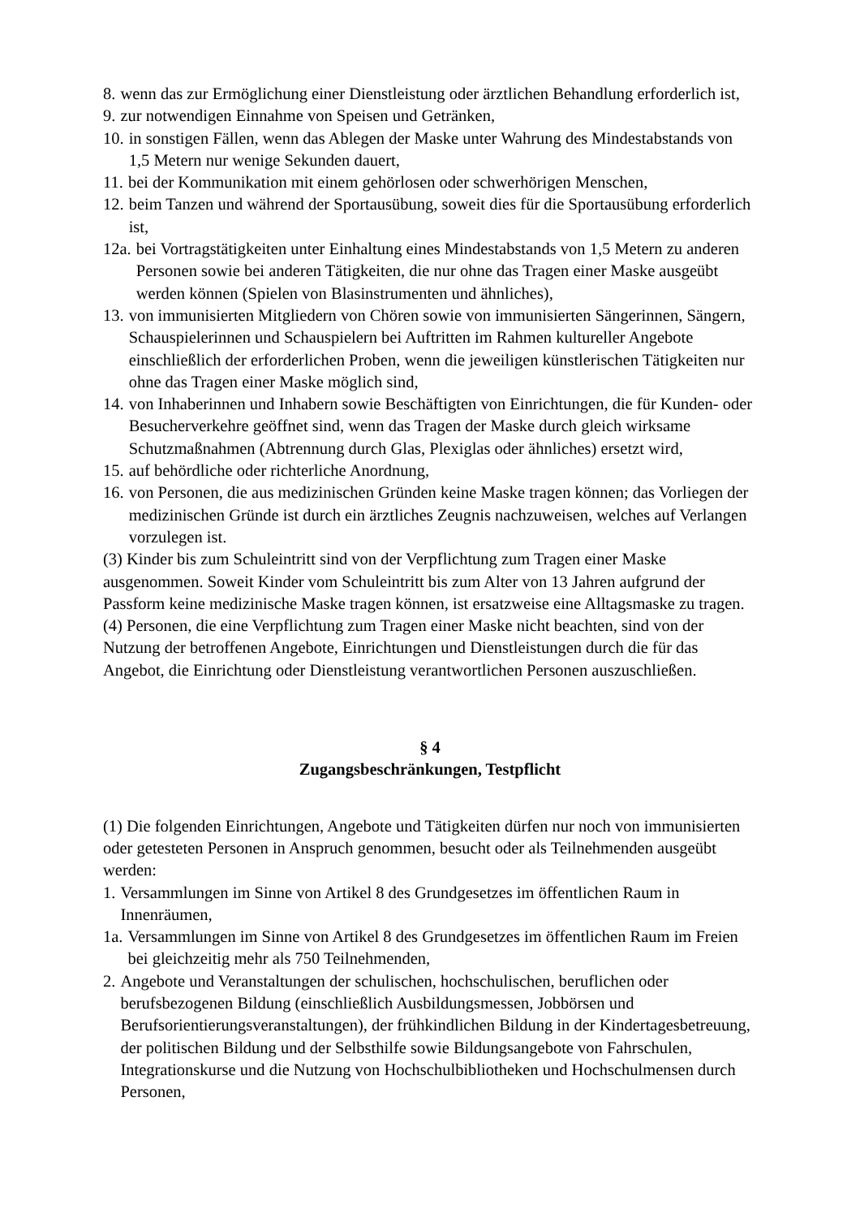8. wenn das zur Ermöglichung einer Dienstleistung oder ärztlichen Behandlung erforderlich ist,
9. zur notwendigen Einnahme von Speisen und Getränken,
10. in sonstigen Fällen, wenn das Ablegen der Maske unter Wahrung des Mindestabstands von 1,5 Metern nur wenige Sekunden dauert,
11. bei der Kommunikation mit einem gehörlosen oder schwerhörigen Menschen,
12. beim Tanzen und während der Sportausübung, soweit dies für die Sportausübung erforderlich ist,
12a. bei Vortragstätigkeiten unter Einhaltung eines Mindestabstands von 1,5 Metern zu anderen Personen sowie bei anderen Tätigkeiten, die nur ohne das Tragen einer Maske ausgeübt werden können (Spielen von Blasinstrumenten und ähnliches),
13. von immunisierten Mitgliedern von Chören sowie von immunisierten Sängerinnen, Sängern, Schauspielerinnen und Schauspielern bei Auftritten im Rahmen kultureller Angebote einschließlich der erforderlichen Proben, wenn die jeweiligen künstlerischen Tätigkeiten nur ohne das Tragen einer Maske möglich sind,
14. von Inhaberinnen und Inhabern sowie Beschäftigten von Einrichtungen, die für Kunden- oder Besucherverkehre geöffnet sind, wenn das Tragen der Maske durch gleich wirksame Schutzmaßnahmen (Abtrennung durch Glas, Plexiglas oder ähnliches) ersetzt wird,
15. auf behördliche oder richterliche Anordnung,
16. von Personen, die aus medizinischen Gründen keine Maske tragen können; das Vorliegen der medizinischen Gründe ist durch ein ärztliches Zeugnis nachzuweisen, welches auf Verlangen vorzulegen ist.
(3) Kinder bis zum Schuleintritt sind von der Verpflichtung zum Tragen einer Maske ausgenommen. Soweit Kinder vom Schuleintritt bis zum Alter von 13 Jahren aufgrund der Passform keine medizinische Maske tragen können, ist ersatzweise eine Alltagsmaske zu tragen.
(4) Personen, die eine Verpflichtung zum Tragen einer Maske nicht beachten, sind von der Nutzung der betroffenen Angebote, Einrichtungen und Dienstleistungen durch die für das Angebot, die Einrichtung oder Dienstleistung verantwortlichen Personen auszuschließen.
§ 4
Zugangsbeschränkungen, Testpflicht
(1) Die folgenden Einrichtungen, Angebote und Tätigkeiten dürfen nur noch von immunisierten oder getesteten Personen in Anspruch genommen, besucht oder als Teilnehmenden ausgeübt werden:
1. Versammlungen im Sinne von Artikel 8 des Grundgesetzes im öffentlichen Raum in Innenräumen,
1a. Versammlungen im Sinne von Artikel 8 des Grundgesetzes im öffentlichen Raum im Freien bei gleichzeitig mehr als 750 Teilnehmenden,
2. Angebote und Veranstaltungen der schulischen, hochschulischen, beruflichen oder berufsbezogenen Bildung (einschließlich Ausbildungsmessen, Jobbörsen und Berufsorientierungsveranstaltungen), der frühkindlichen Bildung in der Kindertagesbetreuung, der politischen Bildung und der Selbsthilfe sowie Bildungsangebote von Fahrschulen, Integrationskurse und die Nutzung von Hochschulbibliotheken und Hochschulmensen durch Personen,